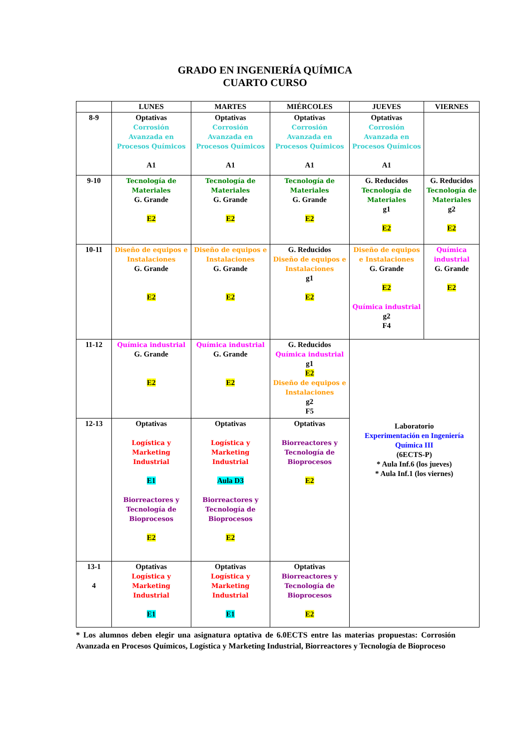GRADO EN INGENIERÍA QUÍMICA
CUARTO CURSO
| | LUNES | MARTES | MIÉRCOLES | JUEVES | VIERNES |
| --- | --- | --- | --- | --- | --- |
| 8-9 | Optativas Corrosión Avanzada en Procesos Químicos A1 | Optativas Corrosión Avanzada en Procesos Químicos A1 | Optativas Corrosión Avanzada en Procesos Químicos A1 | Optativas Corrosión Avanzada en Procesos Químicos A1 | |
| 9-10 | Tecnología de Materiales G. Grande E2 | Tecnología de Materiales G. Grande E2 | Tecnología de Materiales G. Grande E2 | G. Reducidos Tecnología de Materiales g1 E2 | G. Reducidos Tecnología de Materiales g2 E2 |
| 10-11 | Diseño de equipos e Instalaciones G. Grande E2 | Diseño de equipos e Instalaciones G. Grande E2 | G. Reducidos Diseño de equipos e Instalaciones g1 E2 | Diseño de equipos e Instalaciones G. Grande E2 Química industrial g2 F4 | Química industrial G. Grande E2 |
| 11-12 | Química industrial G. Grande E2 | Química industrial G. Grande E2 | G. Reducidos Química industrial g1 E2 Diseño de equipos e Instalaciones g2 F5 | Laboratorio Experimentación en Ingeniería Química III (6ECTS-P) * Aula Inf.6 (los jueves) * Aula Inf.1 (los viernes) | |
| 12-13 | Optativas Logística y Marketing Industrial E1 Biorreactores y Tecnología de Bioprocesos E2 | Optativas Logística y Marketing Industrial Aula D3 Biorreactores y Tecnología de Bioprocesos E2 | Optativas Biorreactores y Tecnología de Bioprocesos E2 | | |
| 13-1 4 | Optativas Logística y Marketing Industrial E1 | Optativas Logística y Marketing Industrial E1 | Optativas Biorreactores y Tecnología de Bioprocesos E2 | | |
* Los alumnos deben elegir una asignatura optativa de 6.0ECTS entre las materias propuestas: Corrosión Avanzada en Procesos Químicos, Logística y Marketing Industrial, Biorreactores y Tecnología de Bioproceso